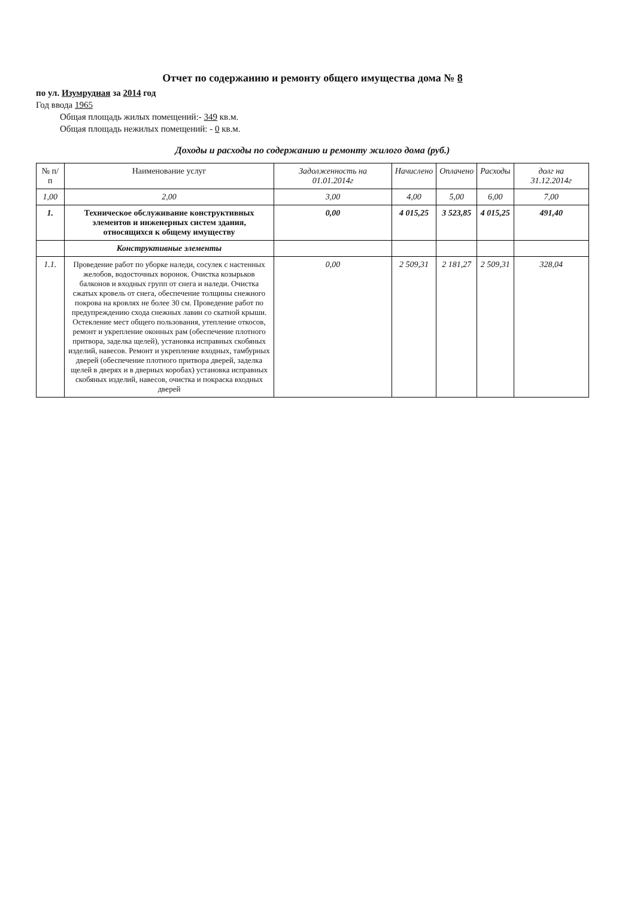Отчет по содержанию и ремонту общего имущества дома № 8
по ул. Изумрудная за 2014 год
Год ввода 1965
Общая площадь жилых помещений:- 349 кв.м.
Общая площадь нежилых помещений: - 0 кв.м.
Доходы и расходы по содержанию и ремонту жилого дома (руб.)
| № п/п | Наименование услуг | Задолженность на 01.01.2014г | Начислено | Оплачено | Расходы | долг на 31.12.2014г |
| --- | --- | --- | --- | --- | --- | --- |
| 1,00 | 2,00 | 3,00 | 4,00 | 5,00 | 6,00 | 7,00 |
| 1. | Техническое обслуживание конструктивных элементов и инженерных систем здания, относящихся к общему имуществу | 0,00 | 4 015,25 | 3 523,85 | 4 015,25 | 491,40 |
| | Конструктивные элементы | | | | | |
| 1.1. | Проведение работ по уборке наледи, сосулек с настенных желобов, водосточных воронок. Очистка козырьков балконов и входных групп от снега и наледи. Очистка сжатых кровель от снега, обеспечение толщины снежного покрова на кровлях не более 30 см. Проведение работ по предупреждению схода снежных лавин со скатной крыши. Остекление мест общего пользования, утепление откосов, ремонт и укрепление оконных рам (обеспечение плотного притвора, заделка щелей), установка исправных скобяных изделий, навесов. Ремонт и укрепление входных, тамбурных дверей (обеспечение плотного притвора дверей, заделка щелей в дверях и в дверных коробах) установка исправных скобяных изделий, навесов, очистка и покраска входных дверей | 0,00 | 2 509,31 | 2 181,27 | 2 509,31 | 328,04 |